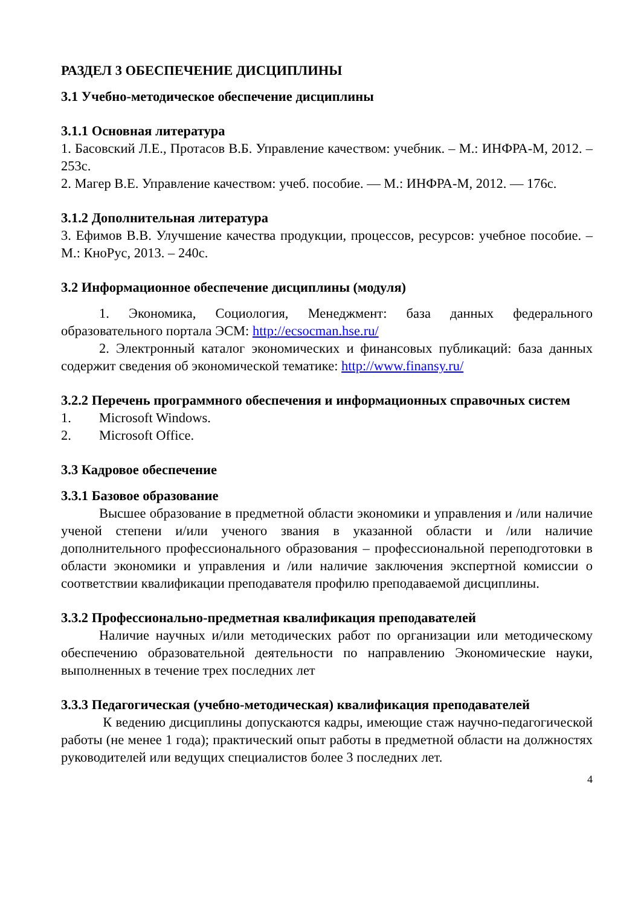РАЗДЕЛ 3 ОБЕСПЕЧЕНИЕ ДИСЦИПЛИНЫ
3.1 Учебно-методическое обеспечение дисциплины
3.1.1 Основная литература
1. Басовский Л.Е., Протасов В.Б. Управление качеством: учебник. – М.: ИНФРА-М, 2012. – 253с.
2. Магер В.Е. Управление качеством: учеб. пособие. — М.: ИНФРА-М, 2012. — 176с.
3.1.2 Дополнительная литература
3. Ефимов В.В. Улучшение качества продукции, процессов, ресурсов: учебное пособие. – М.: КноРус, 2013. – 240с.
3.2 Информационное обеспечение дисциплины (модуля)
1. Экономика, Социология, Менеджмент: база данных федерального образовательного портала ЭСМ: http://ecsocman.hse.ru/
2. Электронный каталог экономических и финансовых публикаций: база данных содержит сведения об экономической тематике: http://www.finansy.ru/
3.2.2 Перечень программного обеспечения и информационных справочных систем
1. Microsoft Windows.
2. Microsoft Office.
3.3 Кадровое обеспечение
3.3.1 Базовое образование
Высшее образование в предметной области экономики и управления и /или наличие ученой степени и/или ученого звания в указанной области и /или наличие дополнительного профессионального образования – профессиональной переподготовки в области экономики и управления и /или наличие заключения экспертной комиссии о соответствии квалификации преподавателя профилю преподаваемой дисциплины.
3.3.2 Профессионально-предметная квалификация преподавателей
Наличие научных и/или методических работ по организации или методическому обеспечению образовательной деятельности по направлению Экономические науки, выполненных в течение трех последних лет
3.3.3 Педагогическая (учебно-методическая) квалификация преподавателей
К ведению дисциплины допускаются кадры, имеющие стаж научно-педагогической работы (не менее 1 года); практический опыт работы в предметной области на должностях руководителей или ведущих специалистов более 3 последних лет.
4